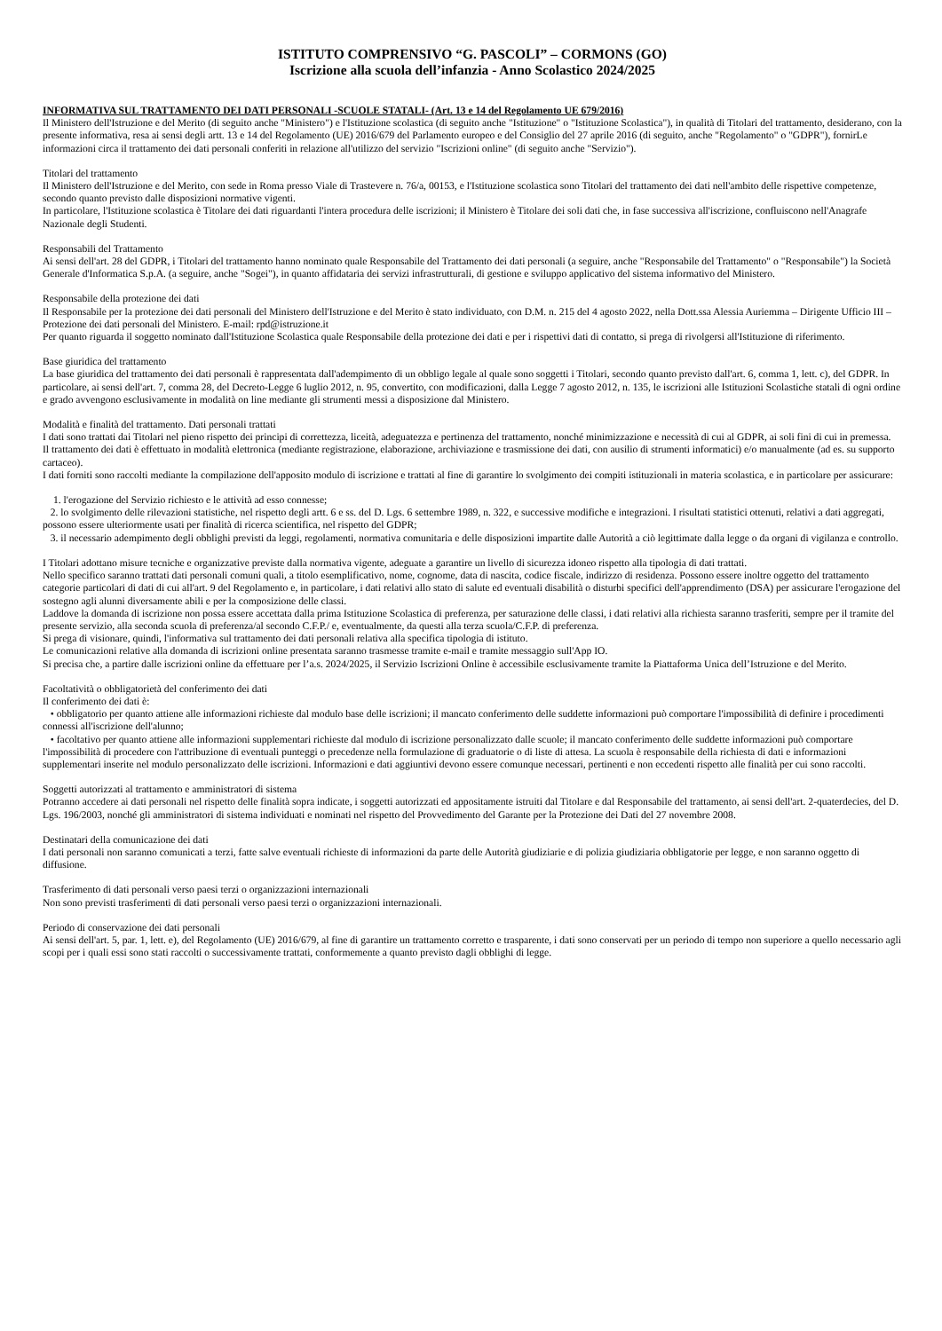ISTITUTO COMPRENSIVO “G. PASCOLI” – CORMONS (GO)
Iscrizione alla scuola dell’infanzia - Anno Scolastico 2024/2025
INFORMATIVA SUL TRATTAMENTO DEI DATI PERSONALI -SCUOLE STATALI- (Art. 13 e 14 del Regolamento UE 679/2016)
Il Ministero dell'Istruzione e del Merito (di seguito anche "Ministero") e l'Istituzione scolastica (di seguito anche "Istituzione" o "Istituzione Scolastica"), in qualità di Titolari del trattamento, desiderano, con la presente informativa, resa ai sensi degli artt. 13 e 14 del Regolamento (UE) 2016/679 del Parlamento europeo e del Consiglio del 27 aprile 2016 (di seguito, anche "Regolamento" o "GDPR"), fornirLe informazioni circa il trattamento dei dati personali conferiti in relazione all'utilizzo del servizio "Iscrizioni online" (di seguito anche "Servizio").
Titolari del trattamento
Il Ministero dell'Istruzione e del Merito, con sede in Roma presso Viale di Trastevere n. 76/a, 00153, e l'Istituzione scolastica sono Titolari del trattamento dei dati nell'ambito delle rispettive competenze, secondo quanto previsto dalle disposizioni normative vigenti.
In particolare, l'Istituzione scolastica è Titolare dei dati riguardanti l'intera procedura delle iscrizioni; il Ministero è Titolare dei soli dati che, in fase successiva all'iscrizione, confluiscono nell'Anagrafe Nazionale degli Studenti.
Responsabili del Trattamento
Ai sensi dell'art. 28 del GDPR, i Titolari del trattamento hanno nominato quale Responsabile del Trattamento dei dati personali (a seguire, anche "Responsabile del Trattamento" o "Responsabile") la Società Generale d'Informatica S.p.A. (a seguire, anche "Sogei"), in quanto affidataria dei servizi infrastrutturali, di gestione e sviluppo applicativo del sistema informativo del Ministero.
Responsabile della protezione dei dati
Il Responsabile per la protezione dei dati personali del Ministero dell'Istruzione e del Merito è stato individuato, con D.M. n. 215 del 4 agosto 2022, nella Dott.ssa Alessia Auriemma – Dirigente Ufficio III – Protezione dei dati personali del Ministero. E-mail: rpd@istruzione.it
Per quanto riguarda il soggetto nominato dall'Istituzione Scolastica quale Responsabile della protezione dei dati e per i rispettivi dati di contatto, si prega di rivolgersi all'Istituzione di riferimento.
Base giuridica del trattamento
La base giuridica del trattamento dei dati personali è rappresentata dall'adempimento di un obbligo legale al quale sono soggetti i Titolari, secondo quanto previsto dall'art. 6, comma 1, lett. c), del GDPR. In particolare, ai sensi dell'art. 7, comma 28, del Decreto-Legge 6 luglio 2012, n. 95, convertito, con modificazioni, dalla Legge 7 agosto 2012, n. 135, le iscrizioni alle Istituzioni Scolastiche statali di ogni ordine e grado avvengono esclusivamente in modalità on line mediante gli strumenti messi a disposizione dal Ministero.
Modalità e finalità del trattamento. Dati personali trattati
I dati sono trattati dai Titolari nel pieno rispetto dei principi di correttezza, liceità, adeguatezza e pertinenza del trattamento, nonché minimizzazione e necessità di cui al GDPR, ai soli fini di cui in premessa.
Il trattamento dei dati è effettuato in modalità elettronica (mediante registrazione, elaborazione, archiviazione e trasmissione dei dati, con ausilio di strumenti informatici) e/o manualmente (ad es. su supporto cartaceo).
I dati forniti sono raccolti mediante la compilazione dell'apposito modulo di iscrizione e trattati al fine di garantire lo svolgimento dei compiti istituzionali in materia scolastica, e in particolare per assicurare:
1. l'erogazione del Servizio richiesto e le attività ad esso connesse;
2. lo svolgimento delle rilevazioni statistiche, nel rispetto degli artt. 6 e ss. del D. Lgs. 6 settembre 1989, n. 322, e successive modifiche e integrazioni. I risultati statistici ottenuti, relativi a dati aggregati, possono essere ulteriormente usati per finalità di ricerca scientifica, nel rispetto del GDPR;
3. il necessario adempimento degli obblighi previsti da leggi, regolamenti, normativa comunitaria e delle disposizioni impartite dalle Autorità a ciò legittimate dalla legge o da organi di vigilanza e controllo.
I Titolari adottano misure tecniche e organizzative previste dalla normativa vigente, adeguate a garantire un livello di sicurezza idoneo rispetto alla tipologia di dati trattati.
Nello specifico saranno trattati dati personali comuni quali, a titolo esemplificativo, nome, cognome, data di nascita, codice fiscale, indirizzo di residenza. Possono essere inoltre oggetto del trattamento categorie particolari di dati di cui all'art. 9 del Regolamento e, in particolare, i dati relativi allo stato di salute ed eventuali disabilità o disturbi specifici dell'apprendimento (DSA) per assicurare l'erogazione del sostegno agli alunni diversamente abili e per la composizione delle classi.
Laddove la domanda di iscrizione non possa essere accettata dalla prima Istituzione Scolastica di preferenza, per saturazione delle classi, i dati relativi alla richiesta saranno trasferiti, sempre per il tramite del presente servizio, alla seconda scuola di preferenza/al secondo C.F.P./ e, eventualmente, da questi alla terza scuola/C.F.P. di preferenza.
Si prega di visionare, quindi, l'informativa sul trattamento dei dati personali relativa alla specifica tipologia di istituto.
Le comunicazioni relative alla domanda di iscrizioni online presentata saranno trasmesse tramite e-mail e tramite messaggio sull'App IO.
Si precisa che, a partire dalle iscrizioni online da effettuare per l’a.s. 2024/2025, il Servizio Iscrizioni Online è accessibile esclusivamente tramite la Piattaforma Unica dell’Istruzione e del Merito.
Facoltatività o obbligatorietà del conferimento dei dati
Il conferimento dei dati è:
• obbligatorio per quanto attiene alle informazioni richieste dal modulo base delle iscrizioni; il mancato conferimento delle suddette informazioni può comportare l'impossibilità di definire i procedimenti connessi all'iscrizione dell'alunno;
• facoltativo per quanto attiene alle informazioni supplementari richieste dal modulo di iscrizione personalizzato dalle scuole; il mancato conferimento delle suddette informazioni può comportare l'impossibilità di procedere con l'attribuzione di eventuali punteggi o precedenze nella formulazione di graduatorie o di liste di attesa. La scuola è responsabile della richiesta di dati e informazioni supplementari inserite nel modulo personalizzato delle iscrizioni. Informazioni e dati aggiuntivi devono essere comunque necessari, pertinenti e non eccedenti rispetto alle finalità per cui sono raccolti.
Soggetti autorizzati al trattamento e amministratori di sistema
Potranno accedere ai dati personali nel rispetto delle finalità sopra indicate, i soggetti autorizzati ed appositamente istruiti dal Titolare e dal Responsabile del trattamento, ai sensi dell'art. 2-quaterdecies, del D. Lgs. 196/2003, nonché gli amministratori di sistema individuati e nominati nel rispetto del Provvedimento del Garante per la Protezione dei Dati del 27 novembre 2008.
Destinatari della comunicazione dei dati
I dati personali non saranno comunicati a terzi, fatte salve eventuali richieste di informazioni da parte delle Autorità giudiziarie e di polizia giudiziaria obbligatorie per legge, e non saranno oggetto di diffusione.
Trasferimento di dati personali verso paesi terzi o organizzazioni internazionali
Non sono previsti trasferimenti di dati personali verso paesi terzi o organizzazioni internazionali.
Periodo di conservazione dei dati personali
Ai sensi dell'art. 5, par. 1, lett. e), del Regolamento (UE) 2016/679, al fine di garantire un trattamento corretto e trasparente, i dati sono conservati per un periodo di tempo non superiore a quello necessario agli scopi per i quali essi sono stati raccolti o successivamente trattati, conformemente a quanto previsto dagli obblighi di legge.